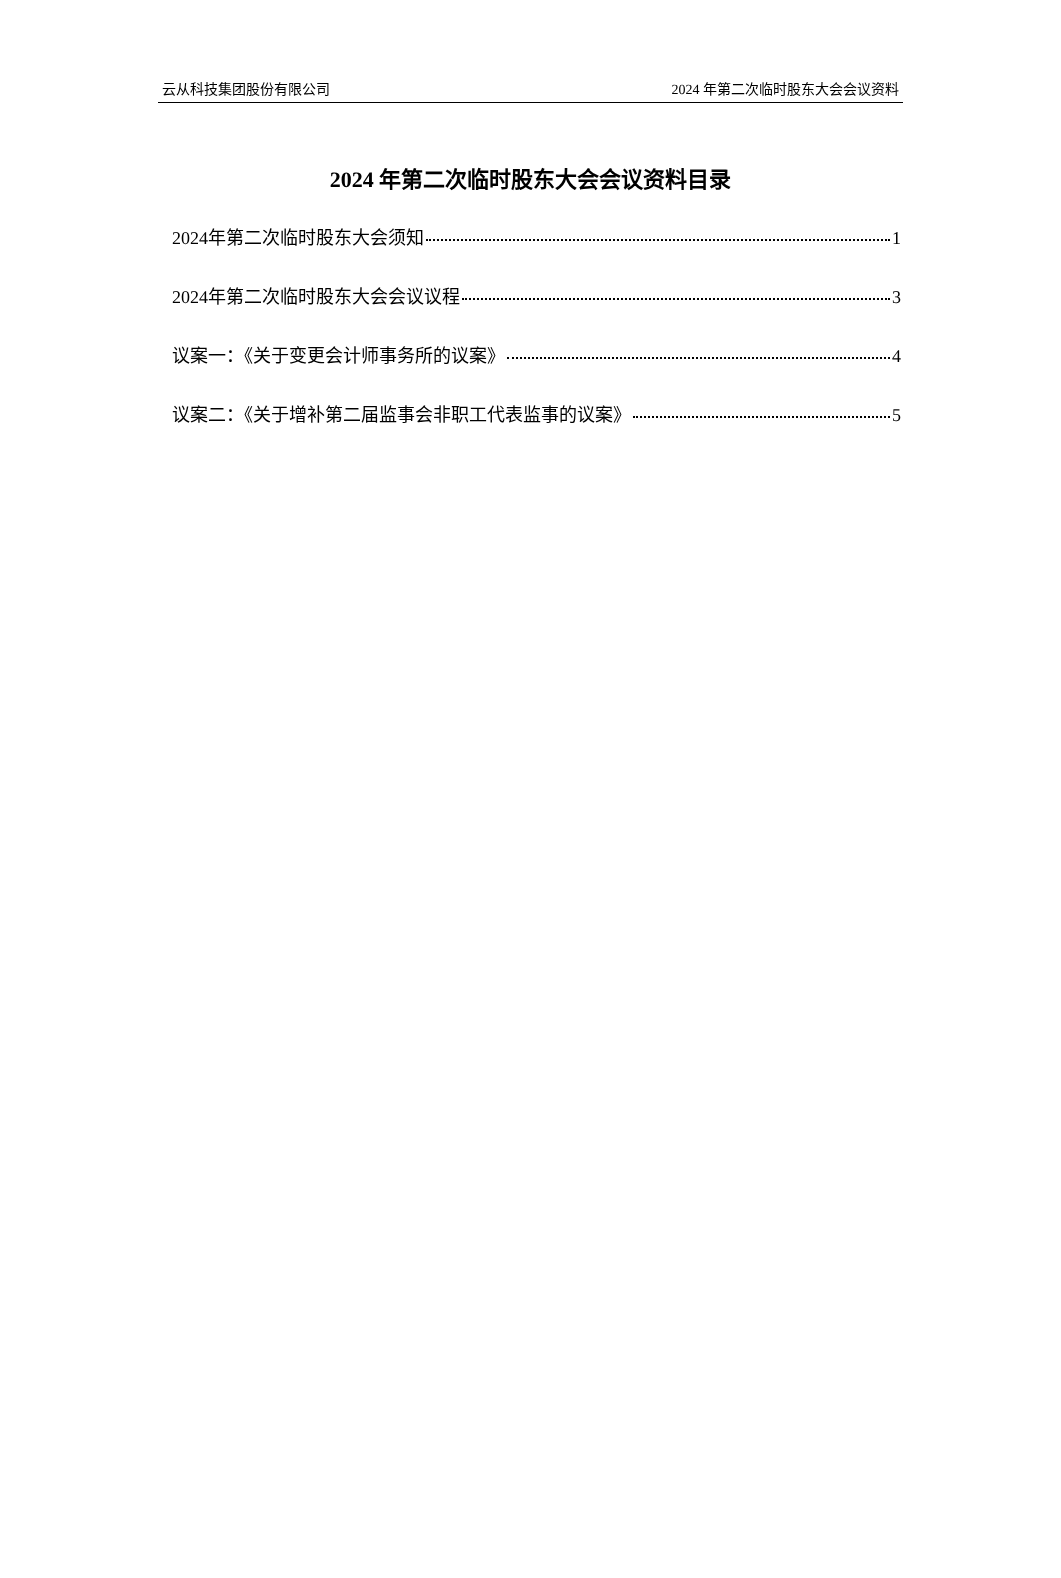云从科技集团股份有限公司 2024 年第二次临时股东大会会议资料
2024 年第二次临时股东大会会议资料目录
2024年第二次临时股东大会须知 1
2024年第二次临时股东大会会议议程 3
议案一：《关于变更会计师事务所的议案》 4
议案二：《关于增补第二届监事会非职工代表监事的议案》 5